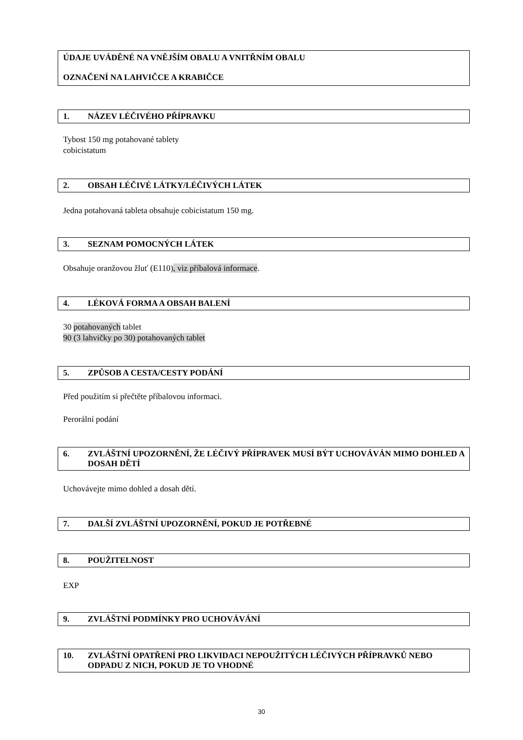ÚDAJE UVÁDĚNÉ NA VNĚJŠÍM OBALU A VNITŘNÍM OBALU
OZNAČENÍ NA LAHVIČCE A KRABIČCE
1. NÁZEV LÉČIVÉHO PŘÍPRAVKU
Tybost 150 mg potahované tablety
cobicistatum
2. OBSAH LÉČIVÉ LÁTKY/LÉČIVÝCH LÁTEK
Jedna potahovaná tableta obsahuje cobicistatum 150 mg.
3. SEZNAM POMOCNÝCH LÁTEK
Obsahuje oranžovou žluť (E110), viz příbalová informace.
4. LÉKOVÁ FORMA A OBSAH BALENÍ
30 potahovaných tablet
90 (3 lahvičky po 30) potahovaných tablet
5. ZPŮSOB A CESTA/CESTY PODÁNÍ
Před použitím si přečtěte příbalovou informaci.
Perorální podání
6. ZVLÁŠTNÍ UPOZORNĚNÍ, ŽE LÉČIVÝ PŘÍPRAVEK MUSÍ BÝT UCHOVÁVÁN MIMO DOHLED A DOSAH DĚTÍ
Uchovávejte mimo dohled a dosah dětí.
7. DALŠÍ ZVLÁŠTNÍ UPOZORNĚNÍ, POKUD JE POTŘEBNÉ
8. POUŽITELNOST
EXP
9. ZVLÁŠTNÍ PODMÍNKY PRO UCHOVÁVÁNÍ
10. ZVLÁŠTNÍ OPATŘENÍ PRO LIKVIDACI NEPOUŽITÝCH LÉČIVÝCH PŘÍPRAVKŮ NEBO ODPADU Z NICH, POKUD JE TO VHODNÉ
30